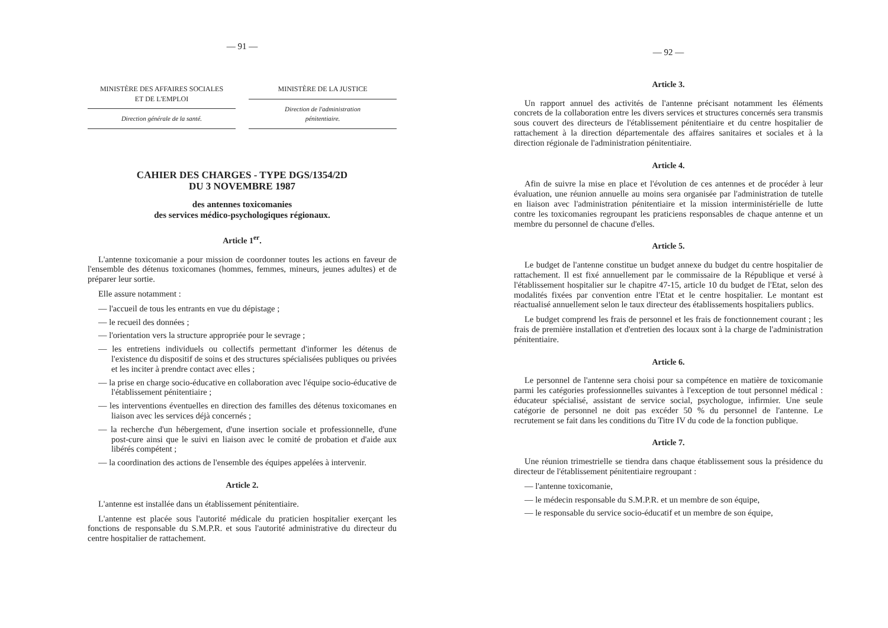— 91 —
MINISTÈRE DES AFFAIRES SOCIALES
ET DE L'EMPLOI
Direction générale de la santé.
MINISTÈRE DE LA JUSTICE
Direction de l'administration
pénitentiaire.
CAHIER DES CHARGES - TYPE DGS/1354/2D
DU 3 NOVEMBRE 1987
des antennes toxicomanies
des services médico-psychologiques régionaux.
Article 1<sup>er</sup>.
L'antenne toxicomanie a pour mission de coordonner toutes les actions en faveur de l'ensemble des détenus toxicomanes (hommes, femmes, mineurs, jeunes adultes) et de préparer leur sortie.
Elle assure notamment :
— l'accueil de tous les entrants en vue du dépistage ;
— le recueil des données ;
— l'orientation vers la structure appropriée pour le sevrage ;
— les entretiens individuels ou collectifs permettant d'informer les détenus de l'existence du dispositif de soins et des structures spécialisées publiques ou privées et les inciter à prendre contact avec elles ;
— la prise en charge socio-éducative en collaboration avec l'équipe socio-éducative de l'établissement pénitentiaire ;
— les interventions éventuelles en direction des familles des détenus toxicomanes en liaison avec les services déjà concernés ;
— la recherche d'un hébergement, d'une insertion sociale et professionnelle, d'une post-cure ainsi que le suivi en liaison avec le comité de probation et d'aide aux libérés compétent ;
— la coordination des actions de l'ensemble des équipes appelées à intervenir.
Article 2.
L'antenne est installée dans un établissement pénitentiaire.
L'antenne est placée sous l'autorité médicale du praticien hospitalier exerçant les fonctions de responsable du S.M.P.R. et sous l'autorité administrative du directeur du centre hospitalier de rattachement.
— 92 —
Article 3.
Un rapport annuel des activités de l'antenne précisant notamment les éléments concrets de la collaboration entre les divers services et structures concernés sera transmis sous couvert des directeurs de l'établissement pénitentiaire et du centre hospitalier de rattachement à la direction départementale des affaires sanitaires et sociales et à la direction régionale de l'administration pénitentiaire.
Article 4.
Afin de suivre la mise en place et l'évolution de ces antennes et de procéder à leur évaluation, une réunion annuelle au moins sera organisée par l'administration de tutelle en liaison avec l'administration pénitentiaire et la mission interministérielle de lutte contre les toxicomanies regroupant les praticiens responsables de chaque antenne et un membre du personnel de chacune d'elles.
Article 5.
Le budget de l'antenne constitue un budget annexe du budget du centre hospitalier de rattachement. Il est fixé annuellement par le commissaire de la République et versé à l'établissement hospitalier sur le chapitre 47-15, article 10 du budget de l'Etat, selon des modalités fixées par convention entre l'Etat et le centre hospitalier. Le montant est réactualisé annuellement selon le taux directeur des établissements hospitaliers publics.
Le budget comprend les frais de personnel et les frais de fonctionnement courant ; les frais de première installation et d'entretien des locaux sont à la charge de l'administration pénitentiaire.
Article 6.
Le personnel de l'antenne sera choisi pour sa compétence en matière de toxicomanie parmi les catégories professionnelles suivantes à l'exception de tout personnel médical : éducateur spécialisé, assistant de service social, psychologue, infirmier. Une seule catégorie de personnel ne doit pas excéder 50 % du personnel de l'antenne. Le recrutement se fait dans les conditions du Titre IV du code de la fonction publique.
Article 7.
Une réunion trimestrielle se tiendra dans chaque établissement sous la présidence du directeur de l'établissement pénitentiaire regroupant :
— l'antenne toxicomanie,
— le médecin responsable du S.M.P.R. et un membre de son équipe,
— le responsable du service socio-éducatif et un membre de son équipe,